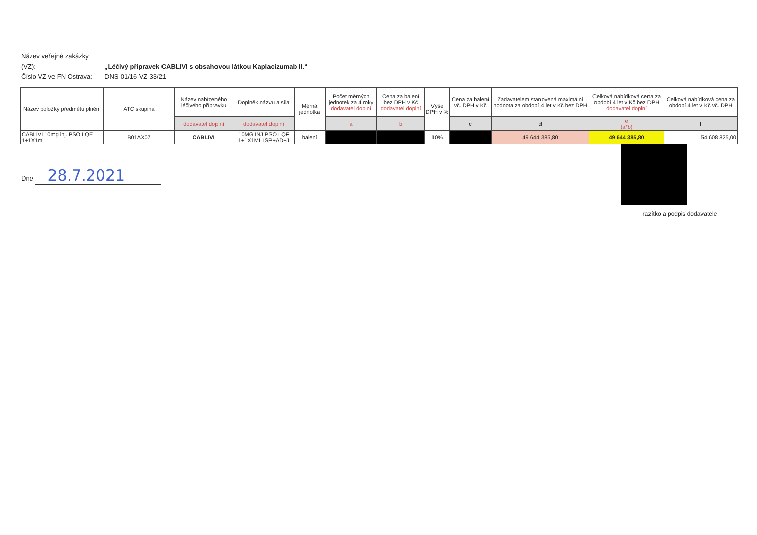Název veřejné zakázky (VZ): „Léčivý přípravek CABLIVI s obsahovou látkou Kaplacizumab II.“
Číslo VZ ve FN Ostrava: DNS-01/16-VZ-33/21
| Název položky předmětu plnění | ATC skupina | Název nabízeného léčivého přípravku | Doplněk názvu a síla | Měrná jednotka | Počet měrných jednotek za 4 roky dodavatel doplní | Cena za balení bez DPH v Kč dodavatel doplní | Výše DPH v % | Cena za balení vč. DPH v Kč | Zadavatelem stanovená maximální hodnota za období 4 let v Kč bez DPH | Celková nabídková cena za období 4 let v Kč bez DPH dodavatel doplní | Celková nabídková cena za období 4 let v Kč vč. DPH |
| --- | --- | --- | --- | --- | --- | --- | --- | --- | --- | --- | --- |
| | | dodavatel doplní | dodavatel doplní | | a | b | | c | d | e (a*b) | f |
| CABLIVI 10mg inj. PSO LQE 1+1X1ml | B01AX07 | CABLIVI | 10MG INJ PSO LQF 1+1X1ML ISP+AD+J | balení | | | 10% | | 49 644 385,80 | 49 644 385,80 | 54 608 825,00 |
Dne 28.7.2021
razítko a podpis dodavatele